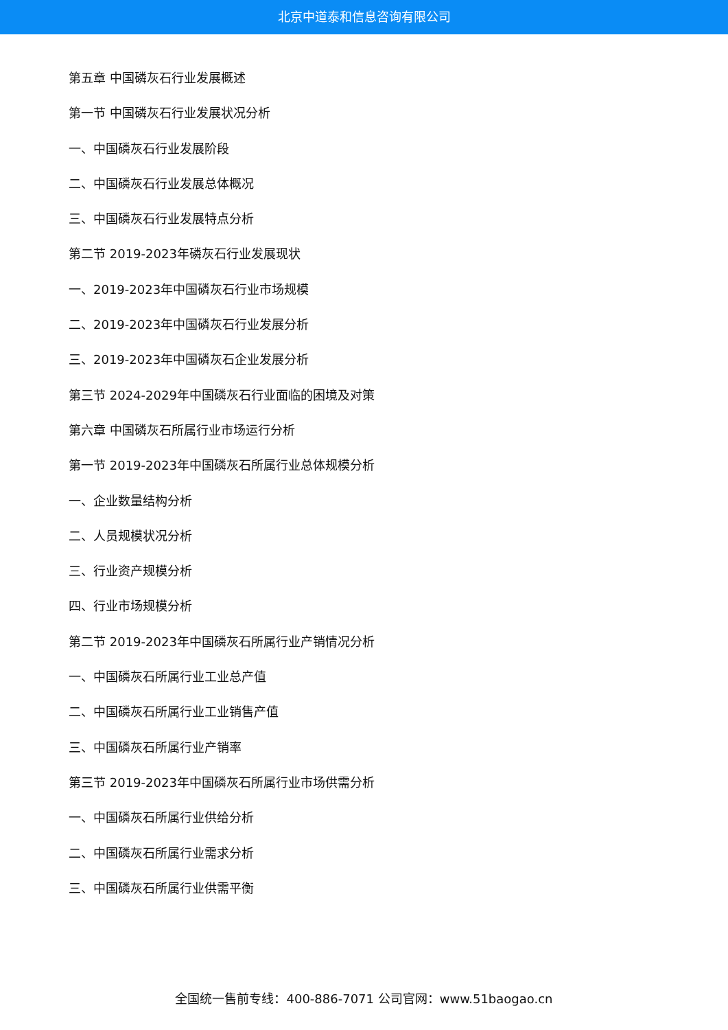北京中道泰和信息咨询有限公司
第五章 中国磷灰石行业发展概述
第一节 中国磷灰石行业发展状况分析
一、中国磷灰石行业发展阶段
二、中国磷灰石行业发展总体概况
三、中国磷灰石行业发展特点分析
第二节 2019-2023年磷灰石行业发展现状
一、2019-2023年中国磷灰石行业市场规模
二、2019-2023年中国磷灰石行业发展分析
三、2019-2023年中国磷灰石企业发展分析
第三节 2024-2029年中国磷灰石行业面临的困境及对策
第六章 中国磷灰石所属行业市场运行分析
第一节 2019-2023年中国磷灰石所属行业总体规模分析
一、企业数量结构分析
二、人员规模状况分析
三、行业资产规模分析
四、行业市场规模分析
第二节 2019-2023年中国磷灰石所属行业产销情况分析
一、中国磷灰石所属行业工业总产值
二、中国磷灰石所属行业工业销售产值
三、中国磷灰石所属行业产销率
第三节 2019-2023年中国磷灰石所属行业市场供需分析
一、中国磷灰石所属行业供给分析
二、中国磷灰石所属行业需求分析
三、中国磷灰石所属行业供需平衡
全国统一售前专线：400-886-7071 公司官网：www.51baogao.cn